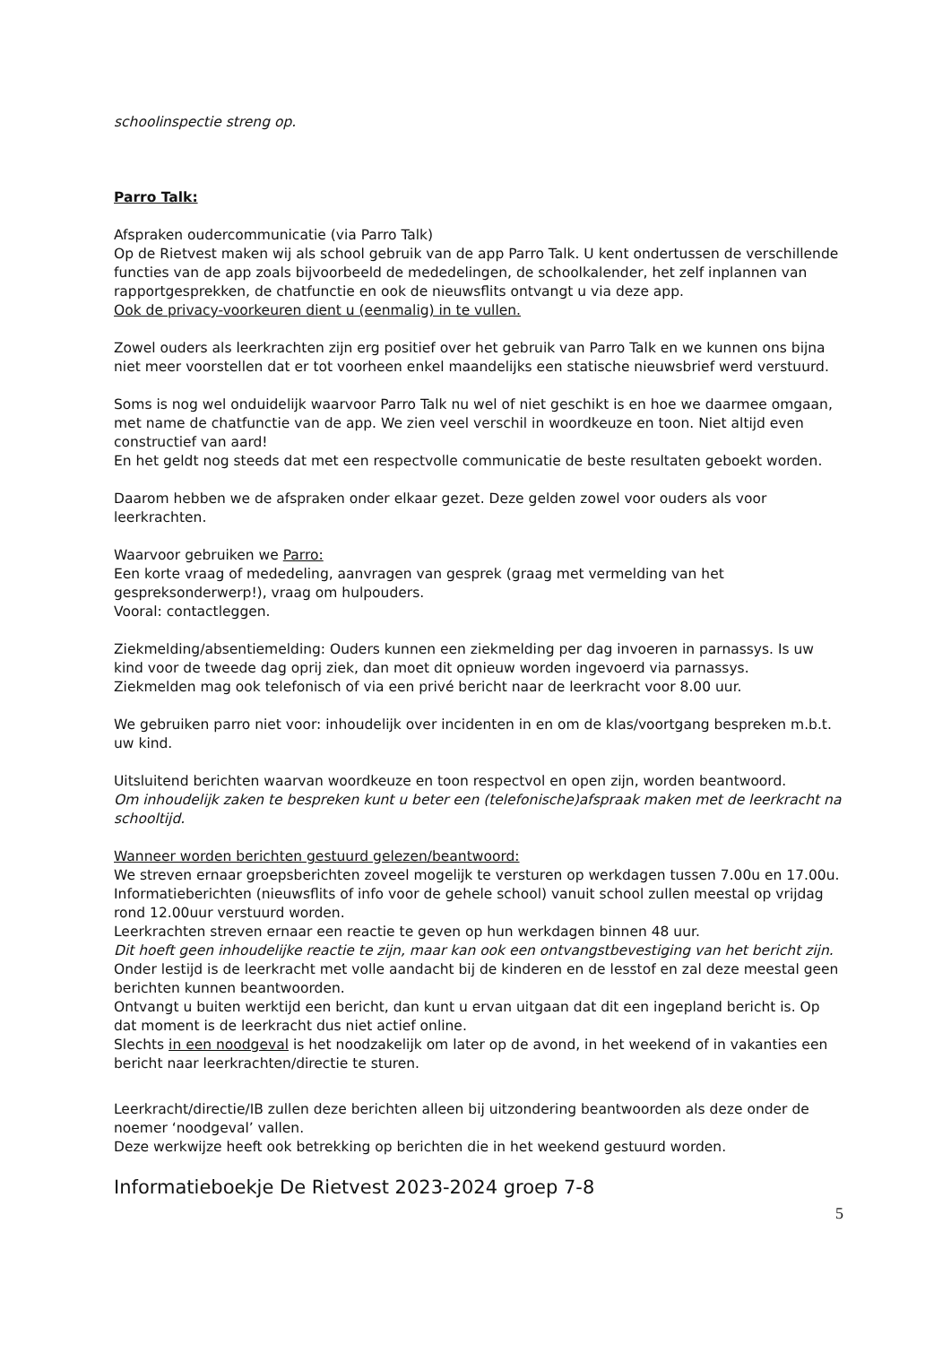schoolinspectie streng op.
Parro Talk:
Afspraken oudercommunicatie (via Parro Talk)
Op de Rietvest maken wij als school gebruik van de app Parro Talk. U kent ondertussen de verschillende functies van de app zoals bijvoorbeeld de mededelingen, de schoolkalender, het zelf inplannen van rapportgesprekken, de chatfunctie en ook de nieuwsflits ontvangt u via deze app.
Ook de privacy-voorkeuren dient u (eenmalig) in te vullen.
Zowel ouders als leerkrachten zijn erg positief over het gebruik van Parro Talk en we kunnen ons bijna niet meer voorstellen dat er tot voorheen enkel maandelijks een statische nieuwsbrief werd verstuurd.
Soms is nog wel onduidelijk waarvoor Parro Talk nu wel of niet geschikt is en hoe we daarmee omgaan, met name de chatfunctie van de app. We zien veel verschil in woordkeuze en toon. Niet altijd even constructief van aard!
En het geldt nog steeds dat met een respectvolle communicatie de beste resultaten geboekt worden.
Daarom hebben we de afspraken onder elkaar gezet. Deze gelden zowel voor ouders als voor leerkrachten.
Waarvoor gebruiken we Parro:
Een korte vraag of mededeling, aanvragen van gesprek (graag met vermelding van het gespreksonderwerp!), vraag om hulpouders.
Vooral: contactleggen.
Ziekmelding/absentiemelding: Ouders kunnen een ziekmelding per dag invoeren in parnassys. Is uw kind voor de tweede dag oprij ziek, dan moet dit opnieuw worden ingevoerd via parnassys.
Ziekmelden mag ook telefonisch of via een privé bericht naar de leerkracht voor 8.00 uur.
We gebruiken parro niet voor: inhoudelijk over incidenten in en om de klas/voortgang bespreken m.b.t. uw kind.
Uitsluitend berichten waarvan woordkeuze en toon respectvol en open zijn, worden beantwoord.
Om inhoudelijk zaken te bespreken kunt u beter een (telefonische)afspraak maken met de leerkracht na schooltijd.
Wanneer worden berichten gestuurd gelezen/beantwoord:
We streven ernaar groepsberichten zoveel mogelijk te versturen op werkdagen tussen 7.00u en 17.00u.
Informatieberichten (nieuwsflits of info voor de gehele school) vanuit school zullen meestal op vrijdag rond 12.00uur verstuurd worden.
Leerkrachten streven ernaar een reactie te geven op hun werkdagen binnen 48 uur.
Dit hoeft geen inhoudelijke reactie te zijn, maar kan ook een ontvangstbevestiging van het bericht zijn.
Onder lestijd is de leerkracht met volle aandacht bij de kinderen en de lesstof en zal deze meestal geen berichten kunnen beantwoorden.
Ontvangt u buiten werktijd een bericht, dan kunt u ervan uitgaan dat dit een ingepland bericht is. Op dat moment is de leerkracht dus niet actief online.
Slechts in een noodgeval is het noodzakelijk om later op de avond, in het weekend of in vakanties een bericht naar leerkrachten/directie te sturen.
Leerkracht/directie/IB zullen deze berichten alleen bij uitzondering beantwoorden als deze onder de noemer ‘noodgeval’ vallen.
Deze werkwijze heeft ook betrekking op berichten die in het weekend gestuurd worden.
Informatieboekje De Rietvest 2023-2024 groep 7-8
5